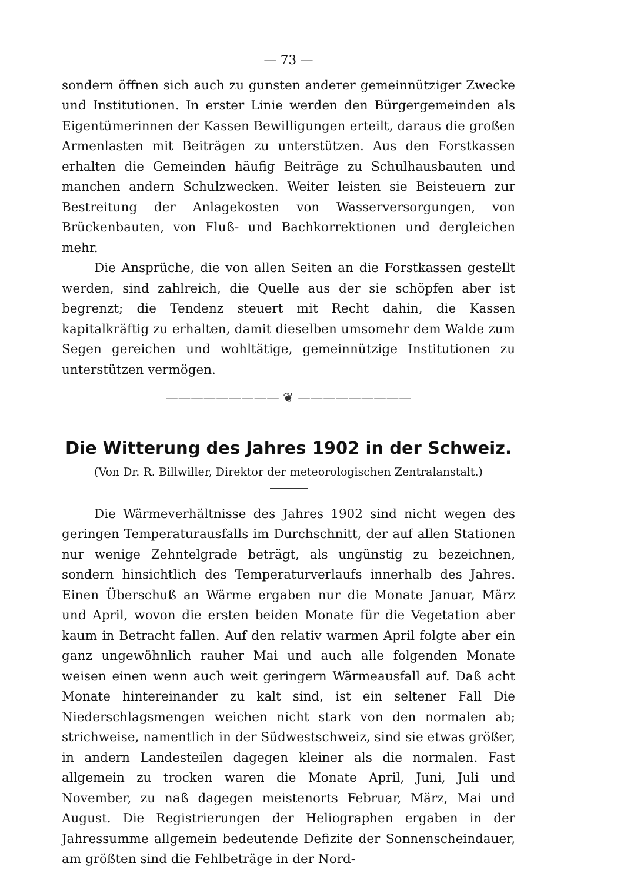— 73 —
sondern öffnen sich auch zu gunsten anderer gemeinnütziger Zwecke und Institutionen. In erster Linie werden den Bürgergemeinden als Eigentümerinnen der Kassen Bewilligungen erteilt, daraus die großen Armenlasten mit Beiträgen zu unterstützen. Aus den Forstkassen erhalten die Gemeinden häufig Beiträge zu Schulhausbauten und manchen andern Schulzwecken. Weiter leisten sie Beisteuern zur Bestreitung der Anlagekosten von Wasserversorgungen, von Brückenbauten, von Fluß- und Bachkorrektionen und dergleichen mehr.
Die Ansprüche, die von allen Seiten an die Forstkassen gestellt werden, sind zahlreich, die Quelle aus der sie schöpfen aber ist begrenzt; die Tendenz steuert mit Recht dahin, die Kassen kapitalkräftig zu erhalten, damit dieselben umsomehr dem Walde zum Segen gereichen und wohltätige, gemeinnützige Institutionen zu unterstützen vermögen.
————————— ❦ —————————
Die Witterung des Jahres 1902 in der Schweiz.
(Von Dr. R. Billwiller, Direktor der meteorologischen Zentralanstalt.)
Die Wärmeverhältnisse des Jahres 1902 sind nicht wegen des geringen Temperaturausfalls im Durchschnitt, der auf allen Stationen nur wenige Zehntelgrade beträgt, als ungünstig zu bezeichnen, sondern hinsichtlich des Temperaturverlaufs innerhalb des Jahres. Einen Überschuß an Wärme ergaben nur die Monate Januar, März und April, wovon die ersten beiden Monate für die Vegetation aber kaum in Betracht fallen. Auf den relativ warmen April folgte aber ein ganz ungewöhnlich rauher Mai und auch alle folgenden Monate weisen einen wenn auch weit geringern Wärmeausfall auf. Daß acht Monate hintereinander zu kalt sind, ist ein seltener Fall Die Niederschlagsmengen weichen nicht stark von den normalen ab; strichweise, namentlich in der Südwestschweiz, sind sie etwas größer, in andern Landesteilen dagegen kleiner als die normalen. Fast allgemein zu trocken waren die Monate April, Juni, Juli und November, zu naß dagegen meistenorts Februar, März, Mai und August. Die Registrierungen der Heliographen ergaben in der Jahressumme allgemein bedeutende Defizite der Sonnenscheindauer, am größten sind die Fehlbeträge in der Nord-